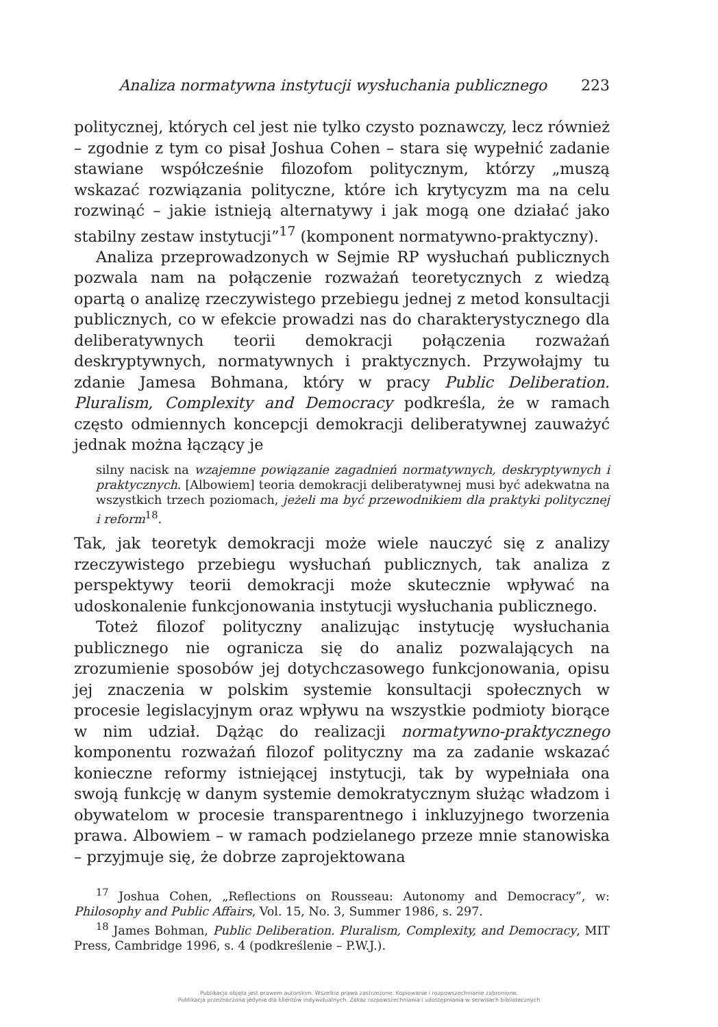Analiza normatywna instytucji wysłuchania publicznego 223
politycznej, których cel jest nie tylko czysto poznawczy, lecz również – zgodnie z tym co pisał Joshua Cohen – stara się wypełnić zadanie stawiane współcześnie filozofom politycznym, którzy „muszą wskazać rozwiązania polityczne, które ich krytycyzm ma na celu rozwinąć – jakie istnieją alternatywy i jak mogą one działać jako stabilny zestaw instytucji”<sup>17</sup> (komponent normatywno-praktyczny).
Analiza przeprowadzonych w Sejmie RP wysłuchań publicznych pozwala nam na połączenie rozważań teoretycznych z wiedzą opartą o analizę rzeczywistego przebiegu jednej z metod konsultacji publicznych, co w efekcie prowadzi nas do charakterystycznego dla deliberatywnych teorii demokracji połączenia rozważań deskryptywnych, normatywnych i praktycznych. Przywołajmy tu zdanie Jamesa Bohmana, który w pracy Public Deliberation. Pluralism, Complexity and Democracy podkreśla, że w ramach często odmiennych koncepcji demokracji deliberatywnej zauważyć jednak można łączący je
silny nacisk na wzajemne powiązanie zagadnień normatywnych, deskryptywnych i praktycznych. [Albowiem] teoria demokracji deliberatywnej musi być adekwatna na wszystkich trzech poziomach, jeżeli ma być przewodnikiem dla praktyki politycznej i reform<sup>18</sup>.
Tak, jak teoretyk demokracji może wiele nauczyć się z analizy rzeczywistego przebiegu wysłuchań publicznych, tak analiza z perspektywy teorii demokracji może skutecznie wpływać na udoskonalenie funkcjonowania instytucji wysłuchania publicznego.
Toteż filozof polityczny analizując instytucję wysłuchania publicznego nie ogranicza się do analiz pozwalających na zrozumienie sposobów jej dotychczasowego funkcjonowania, opisu jej znaczenia w polskim systemie konsultacji społecznych w procesie legislacyjnym oraz wpływu na wszystkie podmioty biorące w nim udział. Dążąc do realizacji normatywno-praktycznego komponentu rozważań filozof polityczny ma za zadanie wskazać konieczne reformy istniejącej instytucji, tak by wypełniała ona swoją funkcję w danym systemie demokratycznym służąc władzom i obywatelom w procesie transparentnego i inkluzyjnego tworzenia prawa. Albowiem – w ramach podzielanego przeze mnie stanowiska – przyjmuje się, że dobrze zaprojektowana
<sup>17</sup> Joshua Cohen, „Reflections on Rousseau: Autonomy and Democracy”, w: Philosophy and Public Affairs, Vol. 15, No. 3, Summer 1986, s. 297.
<sup>18</sup> James Bohman, Public Deliberation. Pluralism, Complexity, and Democracy, MIT Press, Cambridge 1996, s. 4 (podkreślenie – P.W.J.).
Publikacja objęta jest prawem autorskim. Wszelkie prawa zastrzeżone. Kopiowanie i rozpowszechnianie zabronione.
Publikacja przeznaczona jedynie dla klientów indywidualnych. Zakaz rozpowszechniania i udostępniania w serwisach bibliotecznych